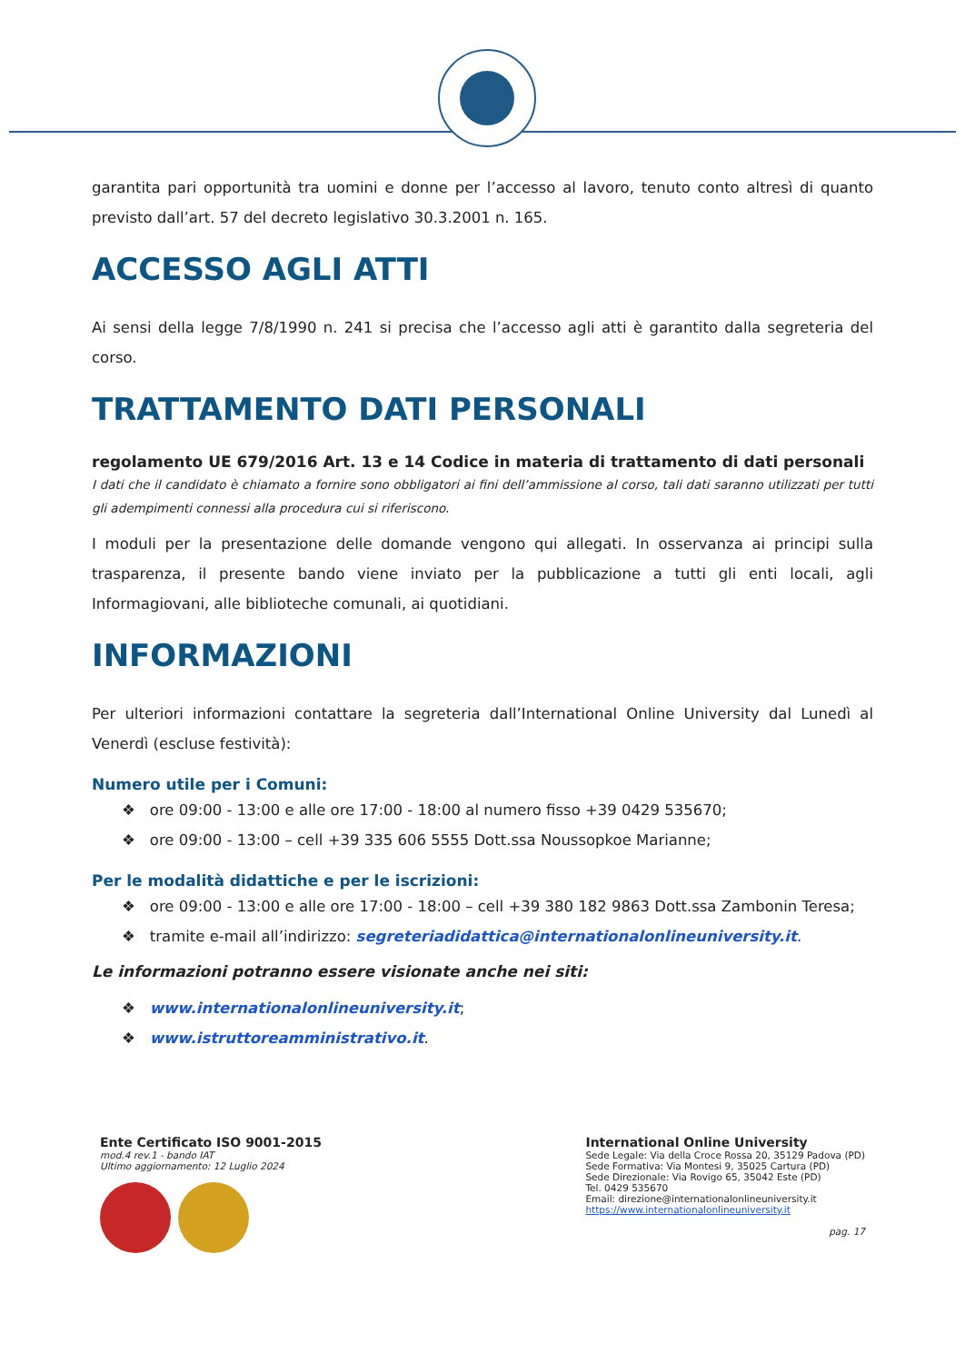garantita pari opportunità tra uomini e donne per l’accesso al lavoro, tenuto conto altresì di quanto previsto dall’art. 57 del decreto legislativo 30.3.2001 n. 165.
ACCESSO AGLI ATTI
Ai sensi della legge 7/8/1990 n. 241 si precisa che l’accesso agli atti è garantito dalla segreteria del corso.
TRATTAMENTO DATI PERSONALI
regolamento UE 679/2016 Art. 13 e 14 Codice in materia di trattamento di dati personali
I dati che il candidato è chiamato a fornire sono obbligatori ai fini dell’ammissione al corso, tali dati saranno utilizzati per tutti gli adempimenti connessi alla procedura cui si riferiscono.
I moduli per la presentazione delle domande vengono qui allegati. In osservanza ai principi sulla trasparenza, il presente bando viene inviato per la pubblicazione a tutti gli enti locali, agli Informagiovani, alle biblioteche comunali, ai quotidiani.
INFORMAZIONI
Per ulteriori informazioni contattare la segreteria dall’International Online University dal Lunedì al Venerdì (escluse festività):
Numero utile per i Comuni:
❖ ore 09:00 - 13:00 e alle ore 17:00 - 18:00 al numero fisso +39 0429 535670;
❖ ore 09:00 - 13:00 – cell +39 335 606 5555 Dott.ssa Noussopkoe Marianne;
Per le modalità didattiche e per le iscrizioni:
❖ ore 09:00 - 13:00 e alle ore 17:00 - 18:00 – cell +39 380 182 9863 Dott.ssa Zambonin Teresa;
❖ tramite e-mail all’indirizzo: segreteriadidattica@internationalonlineuniversity.it.
Le informazioni potranno essere visionate anche nei siti:
❖ www.internationalonlineuniversity.it;
❖ www.istruttoreamministrativo.it.
Ente Certificato ISO 9001-2015
mod.4 rev.1 - bando IAT
Ultimo aggiornamento: 12 Luglio 2024
International Online University
Sede Legale: Via della Croce Rossa 20, 35129 Padova (PD)
Sede Formativa: Via Montesi 9, 35025 Cartura (PD)
Sede Direzionale: Via Rovigo 65, 35042 Este (PD)
Tel. 0429 535670
Email: direzione@internationalonlineuniversity.it
https://www.internationalonlineuniversity.it
pag. 17